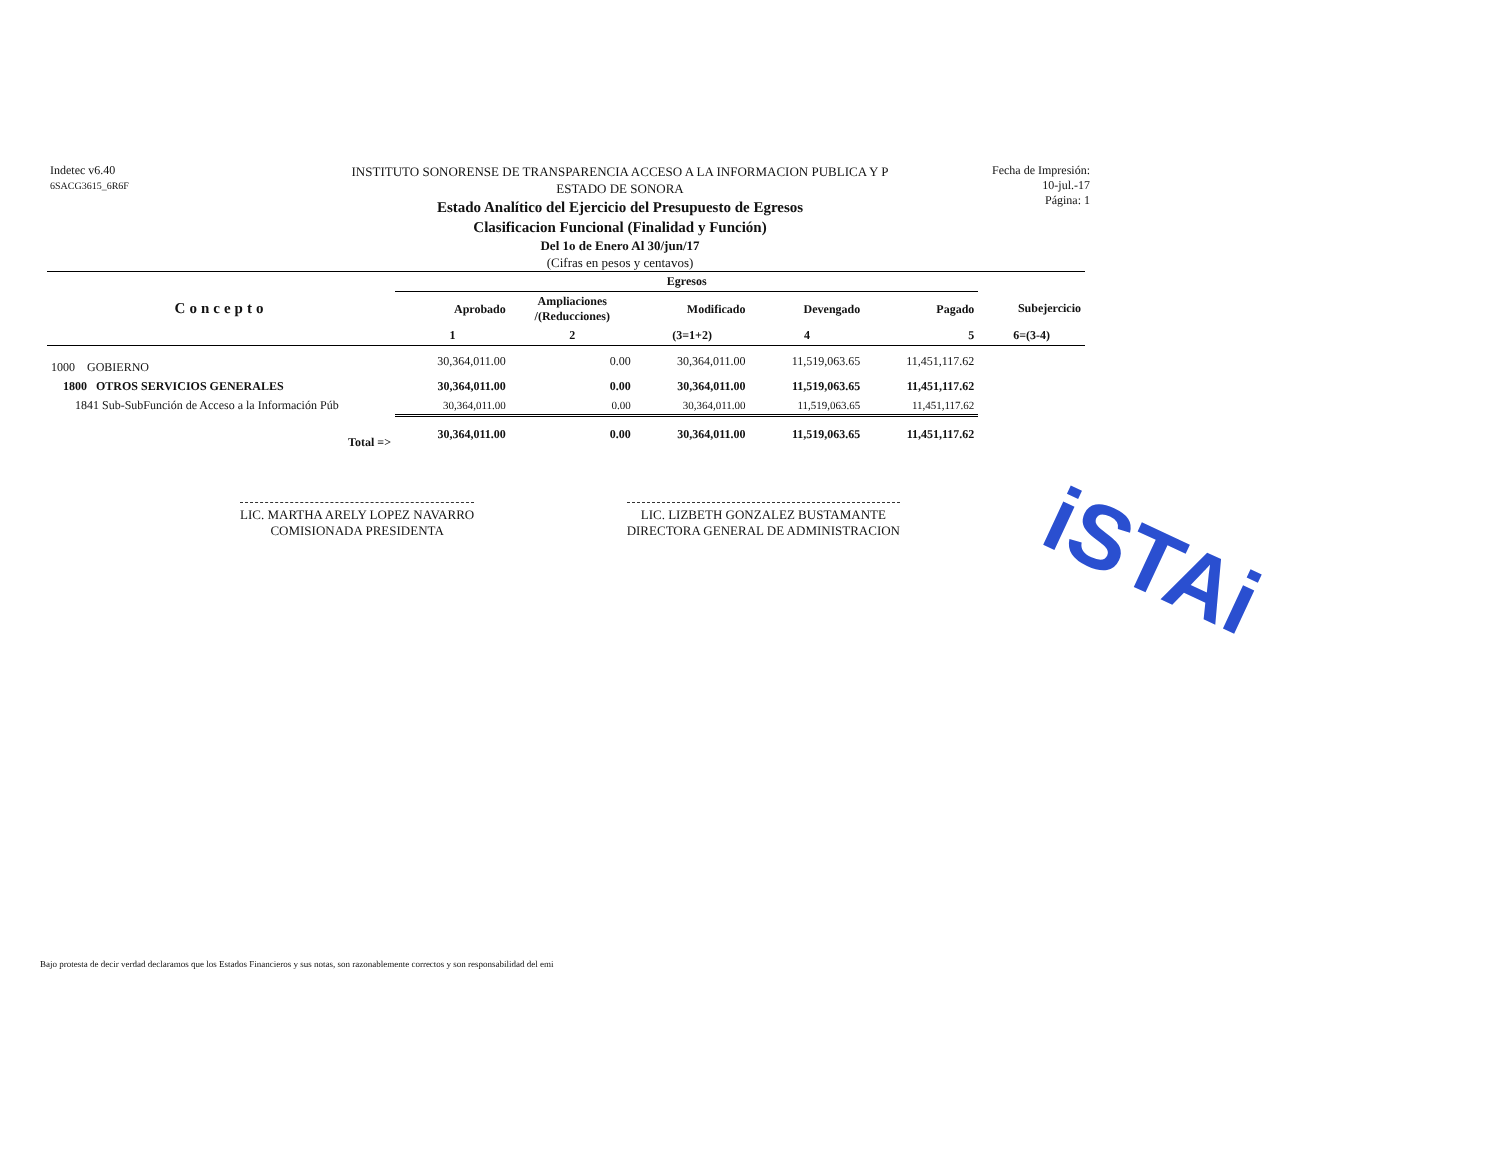Indetec v6.40
6SACG3615_6R6F
INSTITUTO SONORENSE DE TRANSPARENCIA ACCESO A LA INFORMACION PUBLICA Y P
ESTADO DE SONORA
Estado Analítico del Ejercicio del Presupuesto de Egresos
Clasificacion Funcional (Finalidad y Función)
Del 1o de Enero Al 30/jun/17
(Cifras en pesos y centavos)
Fecha de Impresión:
10-jul.-17
Página: 1
| | Egresos | | | | | |
| --- | --- | --- | --- | --- | --- | --- |
| Concepto | Aprobado | Ampliaciones /(Reducciones) | Modificado | Devengado | Pagado | Subejercicio |
| | 1 | 2 | (3=1+2) | 4 | 5 | 6=(3-4) |
| 1000 GOBIERNO | 30,364,011.00 | 0.00 | 30,364,011.00 | 11,519,063.65 | 11,451,117.62 | |
| 1800 OTROS SERVICIOS GENERALES | 30,364,011.00 | 0.00 | 30,364,011.00 | 11,519,063.65 | 11,451,117.62 | |
| 1841 Sub-SubFunción de Acceso a la Información Púb | 30,364,011.00 | 0.00 | 30,364,011.00 | 11,519,063.65 | 11,451,117.62 | |
| Total => | 30,364,011.00 | 0.00 | 30,364,011.00 | 11,519,063.65 | 11,451,117.62 | |
LIC. MARTHA ARELY LOPEZ NAVARRO
COMISIONADA PRESIDENTA
LIC. LIZBETH GONZALEZ BUSTAMANTE
DIRECTORA GENERAL DE ADMINISTRACION
iSTAi
Bajo protesta de decir verdad declaramos que los Estados Financieros y sus notas, son razonablemente correctos y son responsabilidad del emi